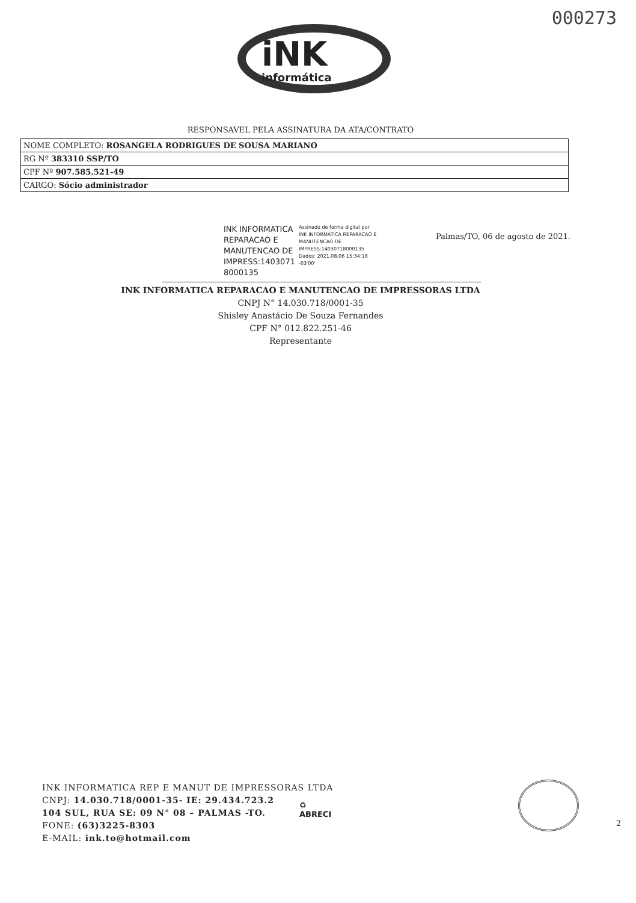000273
iNK
informática
RESPONSAVEL PELA ASSINATURA DA ATA/CONTRATO
| NOME COMPLETO: ROSANGELA RODRIGUES DE SOUSA MARIANO |
| RG Nº 383310 SSP/TO |
| CPF Nº 907.585.521-49 |
| CARGO: Sócio administrador |
INK INFORMATICA REPARACAO E MANUTENCAO DE IMPRESS:1403071 8000135
Assinado de forma digital por INK INFORMATICA REPARACAO E MANUTENCAO DE IMPRESS:14030718000135 Dados: 2021.08.06 15:34:18 -03'00'
Palmas/TO, 06 de agosto de 2021.
INK INFORMATICA REPARACAO E MANUTENCAO DE IMPRESSORAS LTDA
CNPJ N° 14.030.718/0001-35
Shisley Anastácio De Souza Fernandes
CPF N° 012.822.251-46
Representante
INK INFORMATICA REP E MANUT DE IMPRESSORAS LTDA
CNPJ: 14.030.718/0001-35- IE: 29.434.723.2
104 SUL, RUA SE: 09 N° 08 – PALMAS -TO.
FONE: (63)3225-8303
E-MAIL: ink.to@hotmail.com
♻
ABRECI
2